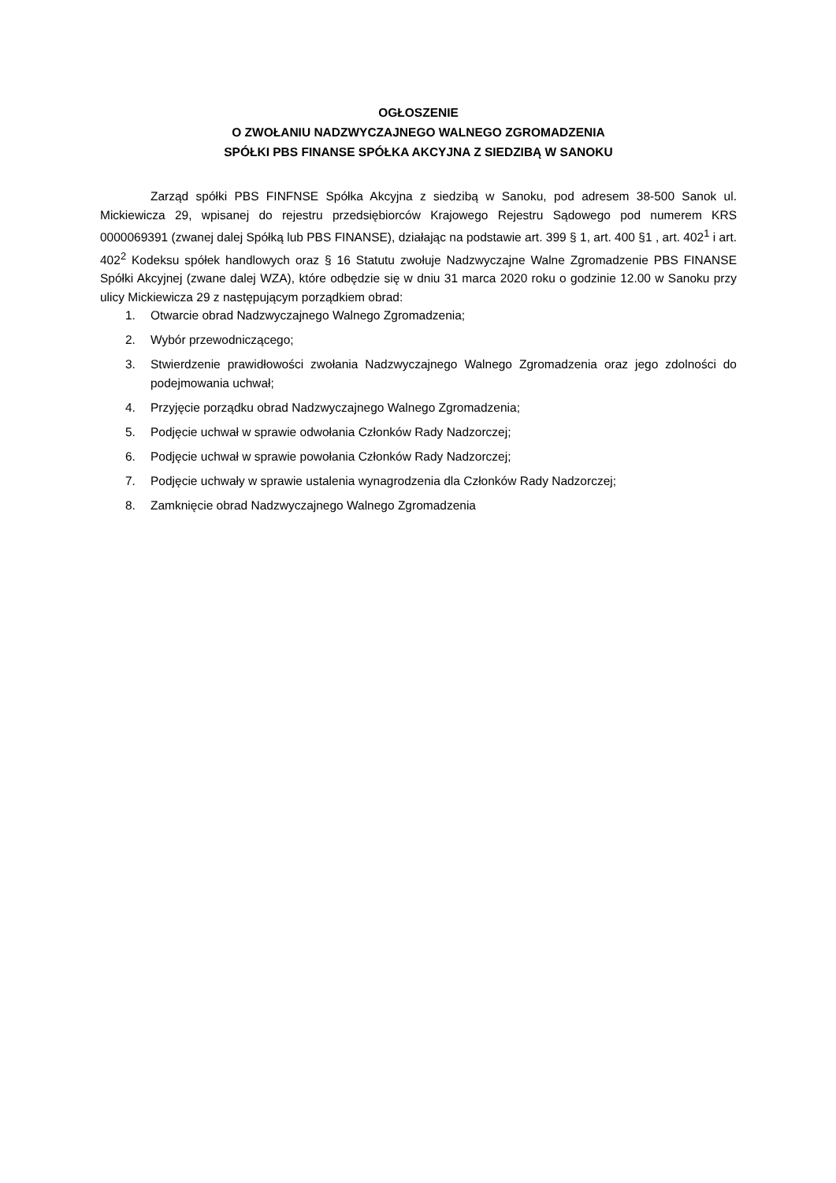OGŁOSZENIE
O ZWOŁANIU NADZWYCZAJNEGO WALNEGO ZGROMADZENIA
SPÓŁKI PBS FINANSE SPÓŁKA AKCYJNA Z SIEDZIBĄ W SANOKU
Zarząd spółki PBS FINFNSE Spółka Akcyjna z siedzibą w Sanoku, pod adresem 38-500 Sanok ul. Mickiewicza 29, wpisanej do rejestru przedsiębiorców Krajowego Rejestru Sądowego pod numerem KRS 0000069391 (zwanej dalej Spółką lub PBS FINANSE), działając na podstawie art. 399 § 1, art. 400 §1 , art. 402<sup>1</sup> i art. 402<sup>2</sup> Kodeksu spółek handlowych oraz § 16 Statutu zwołuje Nadzwyczajne Walne Zgromadzenie PBS FINANSE Spółki Akcyjnej (zwane dalej WZA), które odbędzie się w dniu 31 marca 2020 roku o godzinie 12.00 w Sanoku przy ulicy Mickiewicza 29 z następującym porządkiem obrad:
1. Otwarcie obrad Nadzwyczajnego Walnego Zgromadzenia;
2. Wybór przewodniczącego;
3. Stwierdzenie prawidłowości zwołania Nadzwyczajnego Walnego Zgromadzenia oraz jego zdolności do podejmowania uchwał;
4. Przyjęcie porządku obrad Nadzwyczajnego Walnego Zgromadzenia;
5. Podjęcie uchwał w sprawie odwołania Członków Rady Nadzorczej;
6. Podjęcie uchwał w sprawie powołania Członków Rady Nadzorczej;
7. Podjęcie uchwały w sprawie ustalenia wynagrodzenia dla Członków Rady Nadzorczej;
8. Zamknięcie obrad Nadzwyczajnego Walnego Zgromadzenia